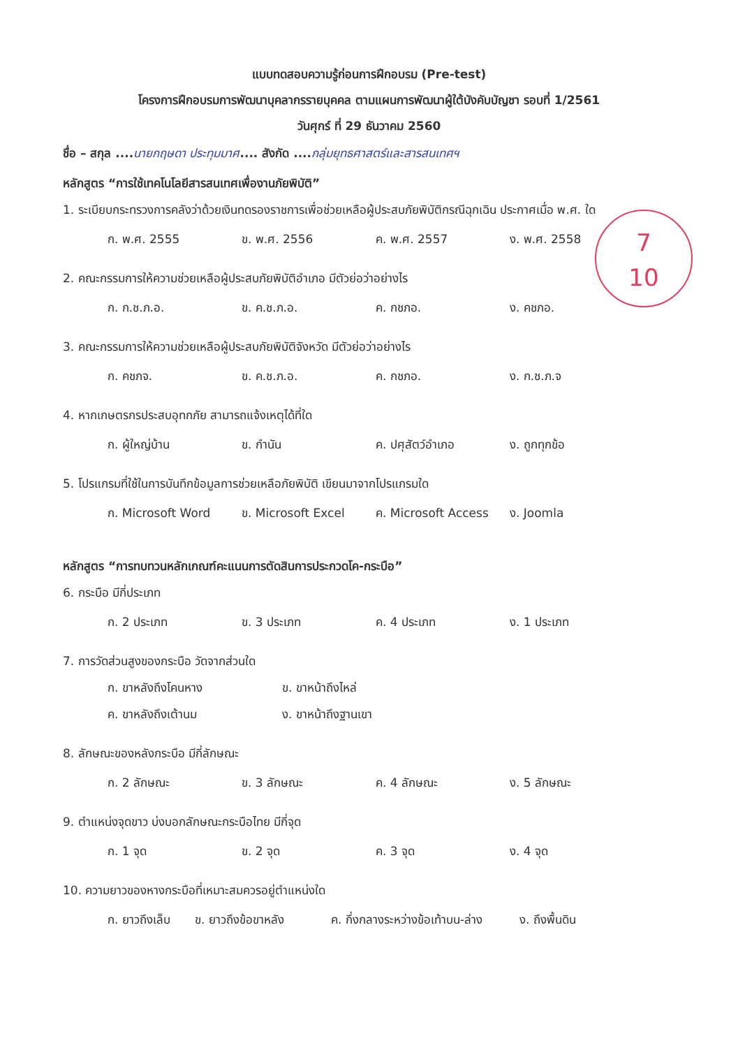แบบทดสอบความรู้ก่อนการฝึกอบรม (Pre-test)
โครงการฝึกอบรมการพัฒนาบุคลากรรายบุคคล ตามแผนการพัฒนาผู้ใต้บังคับบัญชา รอบที่ 1/2561
วันศุกร์ ที่ 29 ธันวาคม 2560
ชื่อ – สกุล ....นายกฤษดา ประทุมมาศ.... สังกัด ....กลุ่มยุทธศาสตร์และสารสนเทศฯ
หลักสูตร “การใช้เทคโนโลยีสารสนเทศเพื่องานภัยพิบัติ”
1. ระเบียบกระทรวงการคลังว่าด้วยเงินทดรองราชการเพื่อช่วยเหลือผู้ประสบภัยพิบัติกรณีฉุกเฉิน ประกาศเมื่อ พ.ศ. ใด
ก. พ.ศ. 2555 ข. พ.ศ. 2556 ค. พ.ศ. 2557 ง. พ.ศ. 2558
2. คณะกรรมการให้ความช่วยเหลือผู้ประสบภัยพิบัติอำเภอ มีตัวย่อว่าอย่างไร
ก. ก.ช.ภ.อ. ข. ค.ช.ภ.อ. ค. กชภอ. ง. คชภอ.
3. คณะกรรมการให้ความช่วยเหลือผู้ประสบภัยพิบัติจังหวัด มีตัวย่อว่าอย่างไร
ก. คชภจ. ข. ค.ช.ภ.อ. ค. กชภอ. ง. ก.ช.ภ.จ
4. หากเกษตรกรประสบอุทกภัย สามารถแจ้งเหตุได้ที่ใด
ก. ผู้ใหญ่บ้าน ข. กำนัน ค. ปศุสัตว์อำเภอ ง. ถูกทุกข้อ
5. โปรแกรมที่ใช้ในการบันทึกข้อมูลการช่วยเหลือภัยพิบัติ เขียนมาจากโปรแกรมใด
ก. Microsoft Word ข. Microsoft Excel ค. Microsoft Access ง. Joomla
หลักสูตร “การทบทวนหลักเกณฑ์คะแนนการตัดสินการประกวดโค-กระบือ”
6. กระบือ มีกี่ประเภท
ก. 2 ประเภท ข. 3 ประเภท ค. 4 ประเภท ง. 1 ประเภท
7. การวัดส่วนสูงของกระบือ วัดจากส่วนใด
ก. ขาหลังถึงโคนหาง ข. ขาหน้าถึงไหล่
ค. ขาหลังถึงเต้านม ง. ขาหน้าถึงฐานเขา
8. ลักษณะของหลังกระบือ มีกี่ลักษณะ
ก. 2 ลักษณะ ข. 3 ลักษณะ ค. 4 ลักษณะ ง. 5 ลักษณะ
9. ตำแหน่งจุดขาว บ่งบอกลักษณะกระบือไทย มีกี่จุด
ก. 1 จุด ข. 2 จุด ค. 3 จุด ง. 4 จุด
10. ความยาวของหางกระบือที่เหมาะสมควรอยู่ตำแหน่งใด
ก. ยาวถึงเล็บ ข. ยาวถึงข้อขาหลัง ค. กึ่งกลางระหว่างข้อเท้าบน-ล่าง ง. ถึงพื้นดิน
7
10